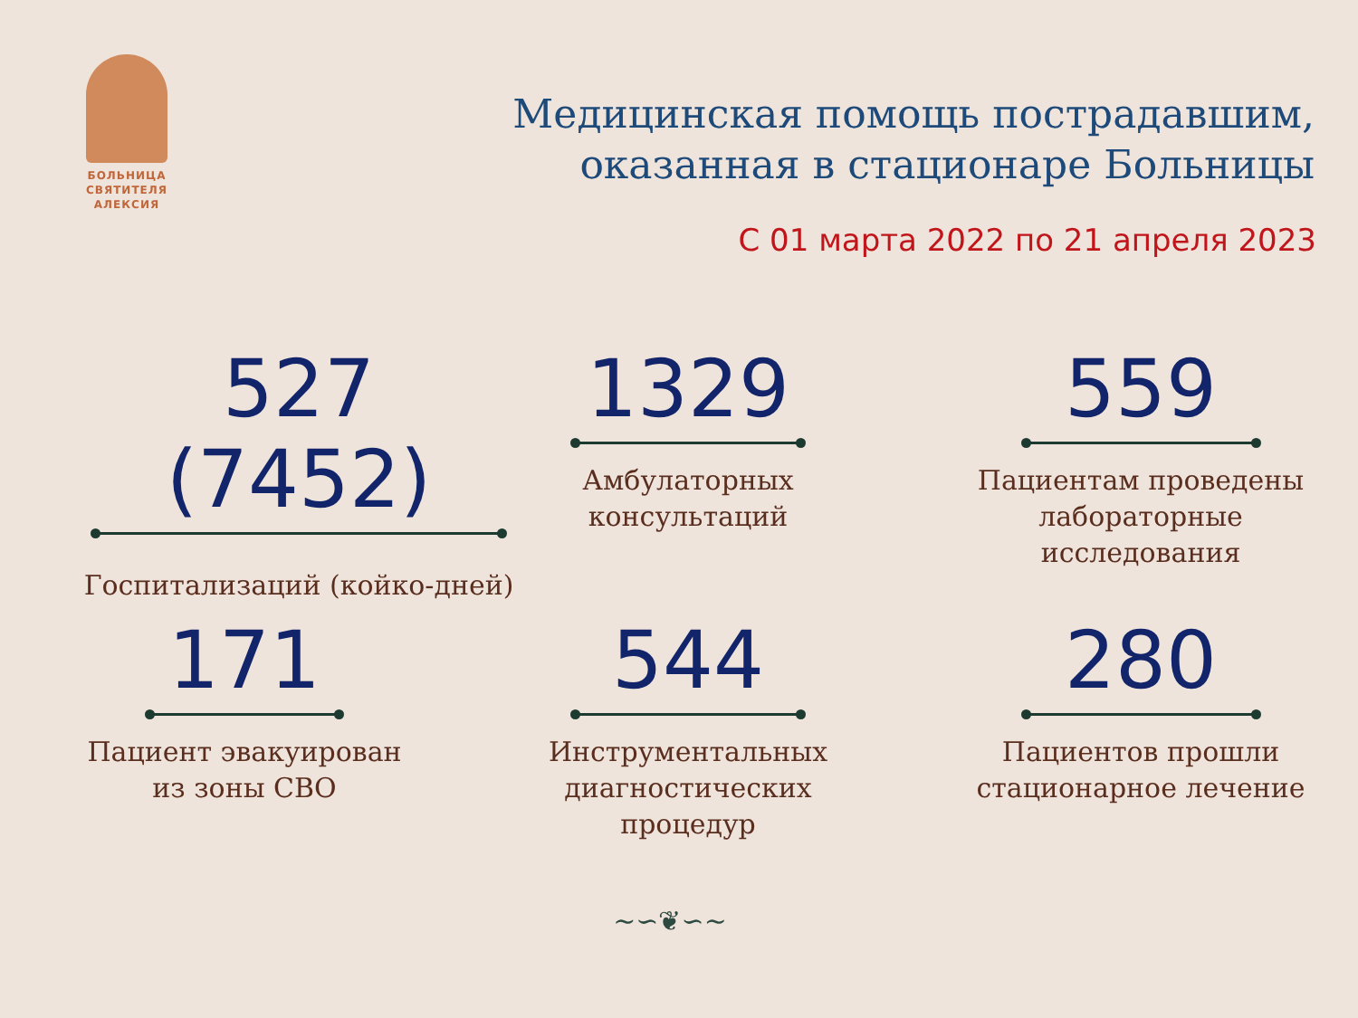БОЛЬНИЦА
СВЯТИТЕЛЯ
АЛЕКСИЯ
Медицинская помощь пострадавшим,
оказанная в стационаре Больницы
С 01 марта 2022 по 21 апреля 2023
527 (7452)
Госпитализаций (койко-дней)
1329
Амбулаторных
консультаций
559
Пациентам проведены
лабораторные исследования
171
Пациент эвакуирован
из зоны СВО
544
Инструментальных
диагностических процедур
280
Пациентов прошли
стационарное лечение
~∽❦∽~